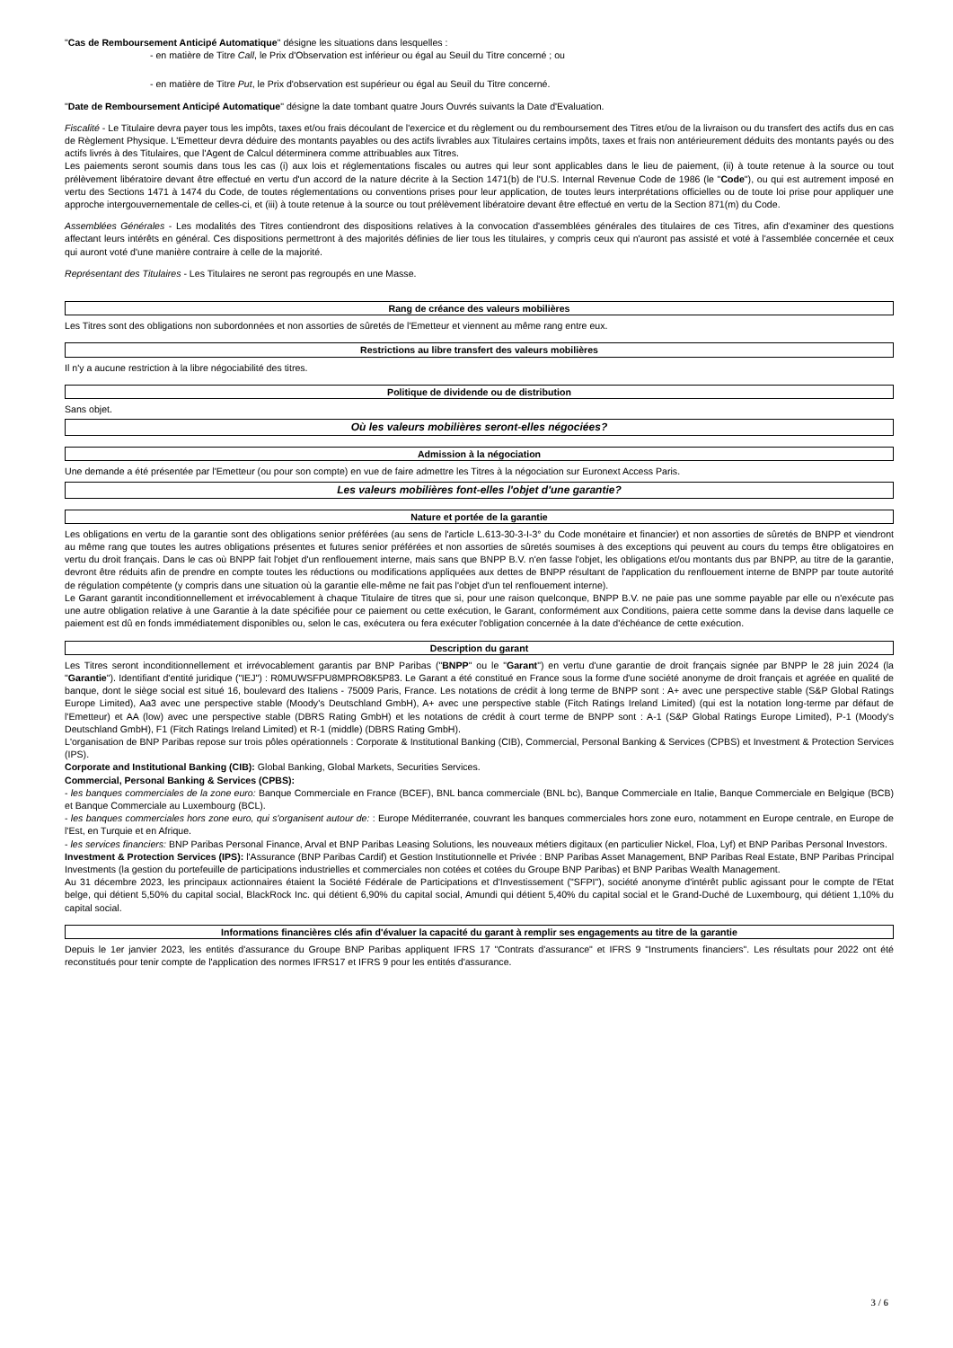"Cas de Remboursement Anticipé Automatique" désigne les situations dans lesquelles :
- en matière de Titre Call, le Prix d'Observation est inférieur ou égal au Seuil du Titre concerné ; ou
- en matière de Titre Put, le Prix d'observation est supérieur ou égal au Seuil du Titre concerné.
"Date de Remboursement Anticipé Automatique" désigne la date tombant quatre Jours Ouvrés suivants la Date d'Evaluation.
Fiscalité - Le Titulaire devra payer tous les impôts, taxes et/ou frais découlant de l'exercice et du règlement ou du remboursement des Titres et/ou de la livraison ou du transfert des actifs dus en cas de Règlement Physique. L'Emetteur devra déduire des montants payables ou des actifs livrables aux Titulaires certains impôts, taxes et frais non antérieurement déduits des montants payés ou des actifs livrés à des Titulaires, que l'Agent de Calcul déterminera comme attribuables aux Titres.
Les paiements seront soumis dans tous les cas (i) aux lois et réglementations fiscales ou autres qui leur sont applicables dans le lieu de paiement, (ii) à toute retenue à la source ou tout prélèvement libératoire devant être effectué en vertu d'un accord de la nature décrite à la Section 1471(b) de l'U.S. Internal Revenue Code de 1986 (le "Code"), ou qui est autrement imposé en vertu des Sections 1471 à 1474 du Code, de toutes réglementations ou conventions prises pour leur application, de toutes leurs interprétations officielles ou de toute loi prise pour appliquer une approche intergouvernementale de celles-ci, et (iii) à toute retenue à la source ou tout prélèvement libératoire devant être effectué en vertu de la Section 871(m) du Code.
Assemblées Générales - Les modalités des Titres contiendront des dispositions relatives à la convocation d'assemblées générales des titulaires de ces Titres, afin d'examiner des questions affectant leurs intérêts en général. Ces dispositions permettront à des majorités définies de lier tous les titulaires, y compris ceux qui n'auront pas assisté et voté à l'assemblée concernée et ceux qui auront voté d'une manière contraire à celle de la majorité.
Représentant des Titulaires - Les Titulaires ne seront pas regroupés en une Masse.
Rang de créance des valeurs mobilières
Les Titres sont des obligations non subordonnées et non assorties de sûretés de l'Emetteur et viennent au même rang entre eux.
Restrictions au libre transfert des valeurs mobilières
Il n'y a aucune restriction à la libre négociabilité des titres.
Politique de dividende ou de distribution
Sans objet.
Où les valeurs mobilières seront-elles négociées?
Admission à la négociation
Une demande a été présentée par l'Emetteur (ou pour son compte) en vue de faire admettre les Titres à la négociation sur Euronext Access Paris.
Les valeurs mobilières font-elles l'objet d'une garantie?
Nature et portée de la garantie
Les obligations en vertu de la garantie sont des obligations senior préférées (au sens de l'article L.613-30-3-I-3° du Code monétaire et financier) et non assorties de sûretés de BNPP et viendront au même rang que toutes les autres obligations présentes et futures senior préférées et non assorties de sûretés soumises à des exceptions qui peuvent au cours du temps être obligatoires en vertu du droit français. Dans le cas où BNPP fait l'objet d'un renflouement interne, mais sans que BNPP B.V. n'en fasse l'objet, les obligations et/ou montants dus par BNPP, au titre de la garantie, devront être réduits afin de prendre en compte toutes les réductions ou modifications appliquées aux dettes de BNPP résultant de l'application du renflouement interne de BNPP par toute autorité de régulation compétente (y compris dans une situation où la garantie elle-même ne fait pas l'objet d'un tel renflouement interne).
Le Garant garantit inconditionnellement et irrévocablement à chaque Titulaire de titres que si, pour une raison quelconque, BNPP B.V. ne paie pas une somme payable par elle ou n'exécute pas une autre obligation relative à une Garantie à la date spécifiée pour ce paiement ou cette exécution, le Garant, conformément aux Conditions, paiera cette somme dans la devise dans laquelle ce paiement est dû en fonds immédiatement disponibles ou, selon le cas, exécutera ou fera exécuter l'obligation concernée à la date d'échéance de cette exécution.
Description du garant
Les Titres seront inconditionnellement et irrévocablement garantis par BNP Paribas ("BNPP" ou le "Garant") en vertu d'une garantie de droit français signée par BNPP le 28 juin 2024 (la "Garantie"). Identifiant d'entité juridique ("IEJ") : R0MUWSFPU8MPRO8K5P83. Le Garant a été constitué en France sous la forme d'une société anonyme de droit français et agréée en qualité de banque, dont le siège social est situé 16, boulevard des Italiens - 75009 Paris, France. Les notations de crédit à long terme de BNPP sont : A+ avec une perspective stable (S&P Global Ratings Europe Limited), Aa3 avec une perspective stable (Moody's Deutschland GmbH), A+ avec une perspective stable (Fitch Ratings Ireland Limited) (qui est la notation long-terme par défaut de l'Emetteur) et AA (low) avec une perspective stable (DBRS Rating GmbH) et les notations de crédit à court terme de BNPP sont : A-1 (S&P Global Ratings Europe Limited), P-1 (Moody's Deutschland GmbH), F1 (Fitch Ratings Ireland Limited) et R-1 (middle) (DBRS Rating GmbH).
L'organisation de BNP Paribas repose sur trois pôles opérationnels : Corporate & Institutional Banking (CIB), Commercial, Personal Banking & Services (CPBS) et Investment & Protection Services (IPS).
Corporate and Institutional Banking (CIB): Global Banking, Global Markets, Securities Services.
Commercial, Personal Banking & Services (CPBS):
- les banques commerciales de la zone euro: Banque Commerciale en France (BCEF), BNL banca commerciale (BNL bc), Banque Commerciale en Italie, Banque Commerciale en Belgique (BCB) et Banque Commerciale au Luxembourg (BCL).
- les banques commerciales hors zone euro, qui s'organisent autour de: : Europe Méditerranée, couvrant les banques commerciales hors zone euro, notamment en Europe centrale, en Europe de l'Est, en Turquie et en Afrique.
- les services financiers: BNP Paribas Personal Finance, Arval et BNP Paribas Leasing Solutions, les nouveaux métiers digitaux (en particulier Nickel, Floa, Lyf) et BNP Paribas Personal Investors.
Investment & Protection Services (IPS): l'Assurance (BNP Paribas Cardif) et Gestion Institutionnelle et Privée : BNP Paribas Asset Management, BNP Paribas Real Estate, BNP Paribas Principal Investments (la gestion du portefeuille de participations industrielles et commerciales non cotées et cotées du Groupe BNP Paribas) et BNP Paribas Wealth Management.
Au 31 décembre 2023, les principaux actionnaires étaient la Société Fédérale de Participations et d'Investissement ("SFPI"), société anonyme d'intérêt public agissant pour le compte de l'Etat belge, qui détient 5,50% du capital social, BlackRock Inc. qui détient 6,90% du capital social, Amundi qui détient 5,40% du capital social et le Grand-Duché de Luxembourg, qui détient 1,10% du capital social.
Informations financières clés afin d'évaluer la capacité du garant à remplir ses engagements au titre de la garantie
Depuis le 1er janvier 2023, les entités d'assurance du Groupe BNP Paribas appliquent IFRS 17 "Contrats d'assurance" et IFRS 9 "Instruments financiers". Les résultats pour 2022 ont été reconstitués pour tenir compte de l'application des normes IFRS17 et IFRS 9 pour les entités d'assurance.
3 / 6